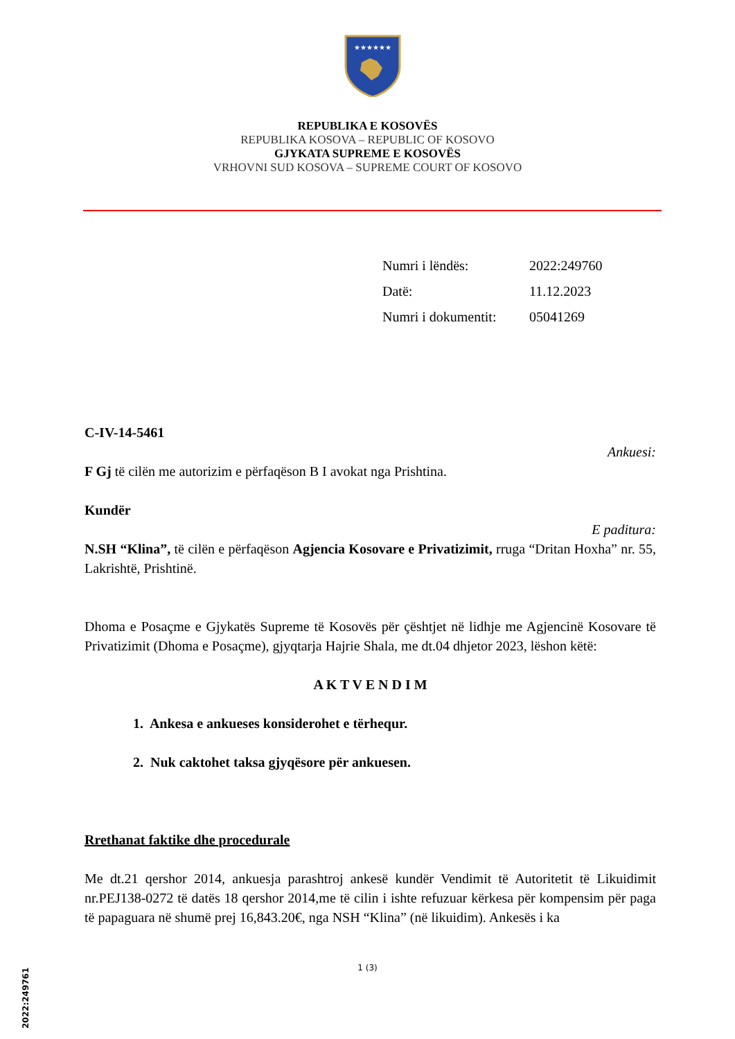★★★★★★
REPUBLIKA E KOSOVËS
REPUBLIKA KOSOVA – REPUBLIC OF KOSOVO
GJYKATA SUPREME E KOSOVËS
VRHOVNI SUD KOSOVA – SUPREME COURT OF KOSOVO
| Numri i lëndës: | 2022:249760 |
| Datë: | 11.12.2023 |
| Numri i dokumentit: | 05041269 |
C-IV-14-5461
Ankuesi:
F Gj të cilën me autorizim e përfaqëson B I avokat nga Prishtina.
Kundër
E paditura:
N.SH “Klina”, të cilën e përfaqëson Agjencia Kosovare e Privatizimit, rruga “Dritan Hoxha” nr. 55, Lakrishtë, Prishtinë.
Dhoma e Posaçme e Gjykatës Supreme të Kosovës për çështjet në lidhje me Agjencinë Kosovare të Privatizimit (Dhoma e Posaçme), gjyqtarja Hajrie Shala, me dt.04 dhjetor 2023, lëshon këtë:
A K T V E N D I M
1. Ankesa e ankueses konsiderohet e tërhequr.
2. Nuk caktohet taksa gjyqësore për ankuesen.
Rrethanat faktike dhe procedurale
Me dt.21 qershor 2014, ankuesja parashtroj ankesë kundër Vendimit të Autoritetit të Likuidimit nr.PEJ138-0272 të datës 18 qershor 2014,me të cilin i ishte refuzuar kërkesa për kompensim për paga të papaguara në shumë prej 16,843.20€, nga NSH “Klina” (në likuidim). Ankesës i ka
1 (3)
2022:249761